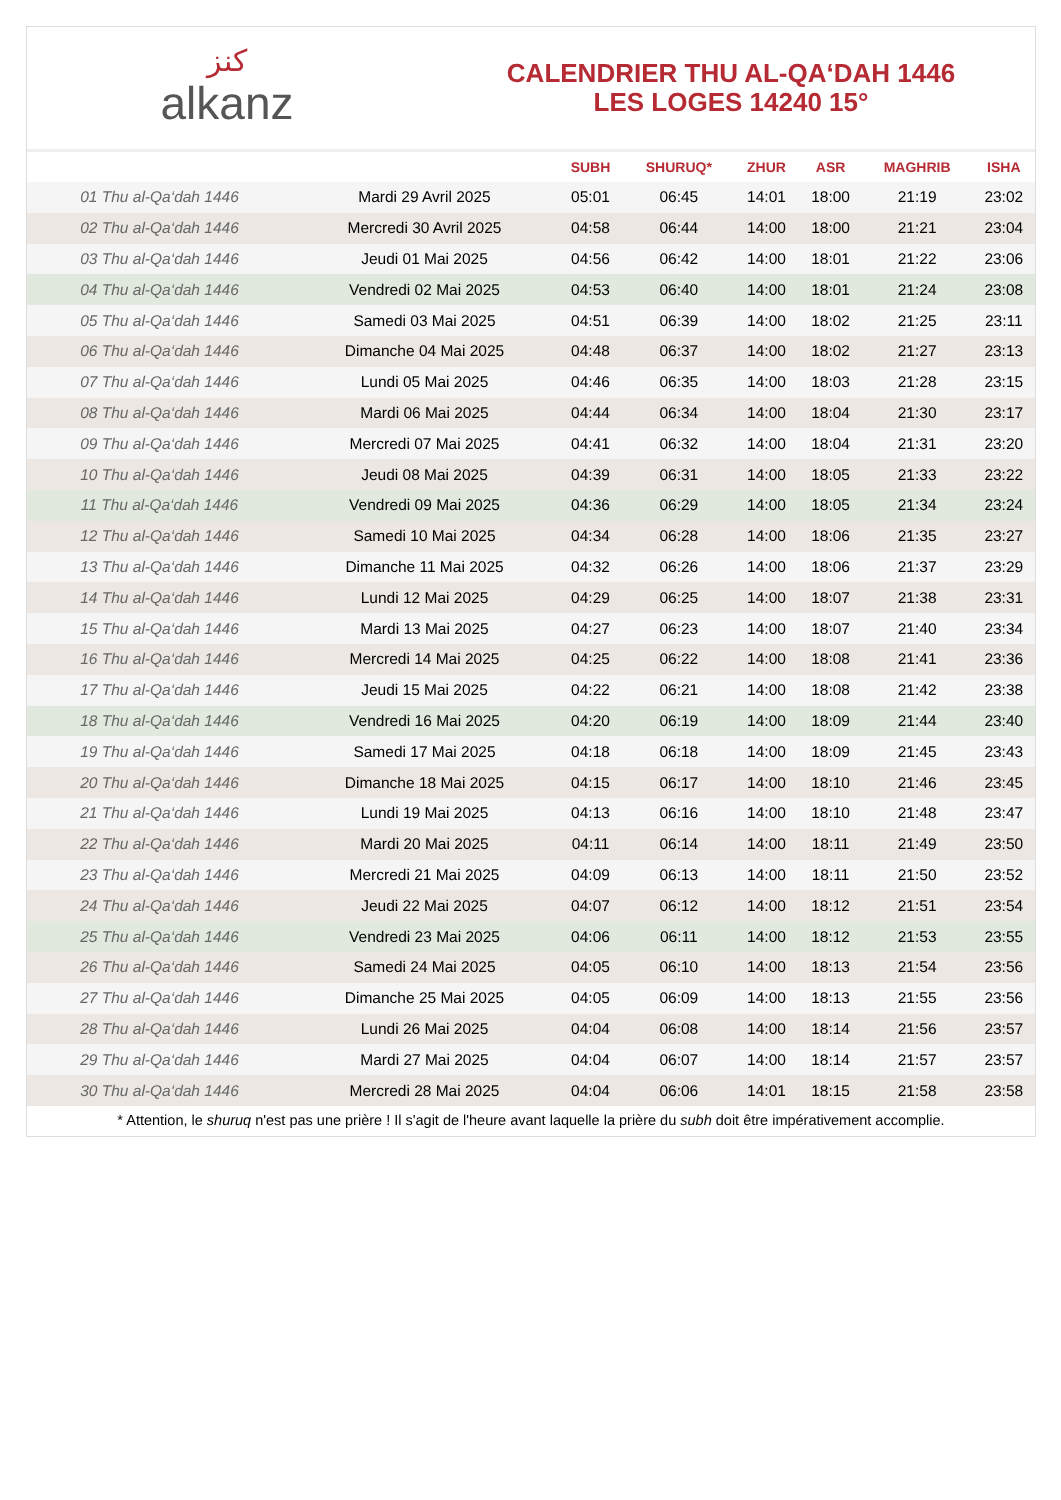ﻛﻨﺰ
alkanz
CALENDRIER THU AL-QA‘DAH 1446
LES LOGES 14240 15°
| | | SUBH | SHURUQ* | ZHUR | ASR | MAGHRIB | ISHA |
| --- | --- | --- | --- | --- | --- | --- | --- |
| 01 Thu al-Qa‘dah 1446 | Mardi 29 Avril 2025 | 05:01 | 06:45 | 14:01 | 18:00 | 21:19 | 23:02 |
| 02 Thu al-Qa‘dah 1446 | Mercredi 30 Avril 2025 | 04:58 | 06:44 | 14:00 | 18:00 | 21:21 | 23:04 |
| 03 Thu al-Qa‘dah 1446 | Jeudi 01 Mai 2025 | 04:56 | 06:42 | 14:00 | 18:01 | 21:22 | 23:06 |
| 04 Thu al-Qa‘dah 1446 | Vendredi 02 Mai 2025 | 04:53 | 06:40 | 14:00 | 18:01 | 21:24 | 23:08 |
| 05 Thu al-Qa‘dah 1446 | Samedi 03 Mai 2025 | 04:51 | 06:39 | 14:00 | 18:02 | 21:25 | 23:11 |
| 06 Thu al-Qa‘dah 1446 | Dimanche 04 Mai 2025 | 04:48 | 06:37 | 14:00 | 18:02 | 21:27 | 23:13 |
| 07 Thu al-Qa‘dah 1446 | Lundi 05 Mai 2025 | 04:46 | 06:35 | 14:00 | 18:03 | 21:28 | 23:15 |
| 08 Thu al-Qa‘dah 1446 | Mardi 06 Mai 2025 | 04:44 | 06:34 | 14:00 | 18:04 | 21:30 | 23:17 |
| 09 Thu al-Qa‘dah 1446 | Mercredi 07 Mai 2025 | 04:41 | 06:32 | 14:00 | 18:04 | 21:31 | 23:20 |
| 10 Thu al-Qa‘dah 1446 | Jeudi 08 Mai 2025 | 04:39 | 06:31 | 14:00 | 18:05 | 21:33 | 23:22 |
| 11 Thu al-Qa‘dah 1446 | Vendredi 09 Mai 2025 | 04:36 | 06:29 | 14:00 | 18:05 | 21:34 | 23:24 |
| 12 Thu al-Qa‘dah 1446 | Samedi 10 Mai 2025 | 04:34 | 06:28 | 14:00 | 18:06 | 21:35 | 23:27 |
| 13 Thu al-Qa‘dah 1446 | Dimanche 11 Mai 2025 | 04:32 | 06:26 | 14:00 | 18:06 | 21:37 | 23:29 |
| 14 Thu al-Qa‘dah 1446 | Lundi 12 Mai 2025 | 04:29 | 06:25 | 14:00 | 18:07 | 21:38 | 23:31 |
| 15 Thu al-Qa‘dah 1446 | Mardi 13 Mai 2025 | 04:27 | 06:23 | 14:00 | 18:07 | 21:40 | 23:34 |
| 16 Thu al-Qa‘dah 1446 | Mercredi 14 Mai 2025 | 04:25 | 06:22 | 14:00 | 18:08 | 21:41 | 23:36 |
| 17 Thu al-Qa‘dah 1446 | Jeudi 15 Mai 2025 | 04:22 | 06:21 | 14:00 | 18:08 | 21:42 | 23:38 |
| 18 Thu al-Qa‘dah 1446 | Vendredi 16 Mai 2025 | 04:20 | 06:19 | 14:00 | 18:09 | 21:44 | 23:40 |
| 19 Thu al-Qa‘dah 1446 | Samedi 17 Mai 2025 | 04:18 | 06:18 | 14:00 | 18:09 | 21:45 | 23:43 |
| 20 Thu al-Qa‘dah 1446 | Dimanche 18 Mai 2025 | 04:15 | 06:17 | 14:00 | 18:10 | 21:46 | 23:45 |
| 21 Thu al-Qa‘dah 1446 | Lundi 19 Mai 2025 | 04:13 | 06:16 | 14:00 | 18:10 | 21:48 | 23:47 |
| 22 Thu al-Qa‘dah 1446 | Mardi 20 Mai 2025 | 04:11 | 06:14 | 14:00 | 18:11 | 21:49 | 23:50 |
| 23 Thu al-Qa‘dah 1446 | Mercredi 21 Mai 2025 | 04:09 | 06:13 | 14:00 | 18:11 | 21:50 | 23:52 |
| 24 Thu al-Qa‘dah 1446 | Jeudi 22 Mai 2025 | 04:07 | 06:12 | 14:00 | 18:12 | 21:51 | 23:54 |
| 25 Thu al-Qa‘dah 1446 | Vendredi 23 Mai 2025 | 04:06 | 06:11 | 14:00 | 18:12 | 21:53 | 23:55 |
| 26 Thu al-Qa‘dah 1446 | Samedi 24 Mai 2025 | 04:05 | 06:10 | 14:00 | 18:13 | 21:54 | 23:56 |
| 27 Thu al-Qa‘dah 1446 | Dimanche 25 Mai 2025 | 04:05 | 06:09 | 14:00 | 18:13 | 21:55 | 23:56 |
| 28 Thu al-Qa‘dah 1446 | Lundi 26 Mai 2025 | 04:04 | 06:08 | 14:00 | 18:14 | 21:56 | 23:57 |
| 29 Thu al-Qa‘dah 1446 | Mardi 27 Mai 2025 | 04:04 | 06:07 | 14:00 | 18:14 | 21:57 | 23:57 |
| 30 Thu al-Qa‘dah 1446 | Mercredi 28 Mai 2025 | 04:04 | 06:06 | 14:01 | 18:15 | 21:58 | 23:58 |
* Attention, le shuruq n'est pas une prière ! Il s'agit de l'heure avant laquelle la prière du subh doit être impérativement accomplie.